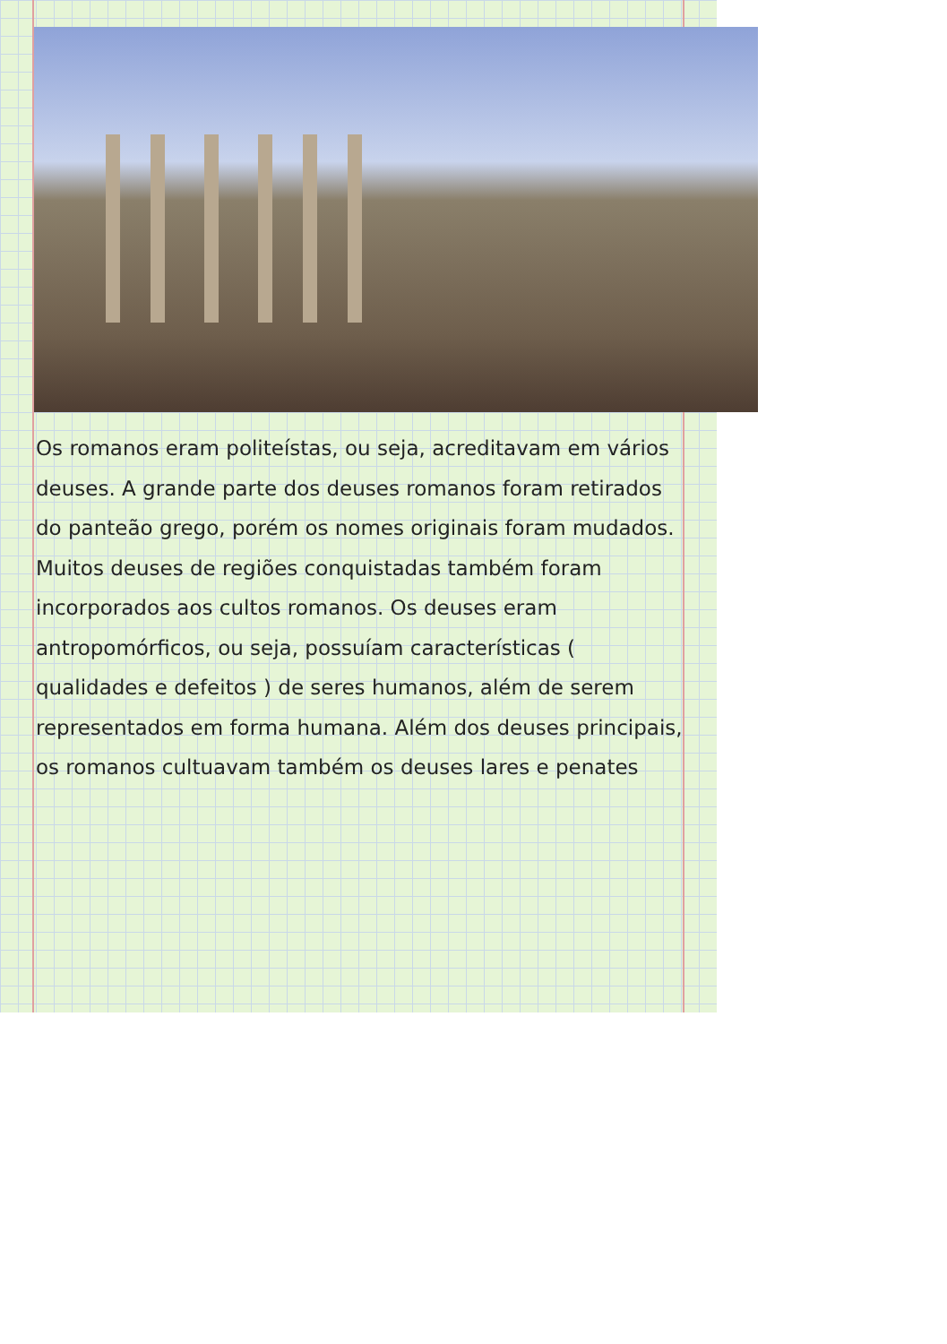Os romanos eram politeístas, ou seja, acreditavam em vários deuses. A grande parte dos deuses romanos foram retirados do panteão grego, porém os nomes originais foram mudados. Muitos deuses de regiões conquistadas também foram incorporados aos cultos romanos. Os deuses eram antropomórficos, ou seja, possuíam características ( qualidades e defeitos ) de seres humanos, além de serem representados em forma humana. Além dos deuses principais, os romanos cultuavam também os deuses lares e penates